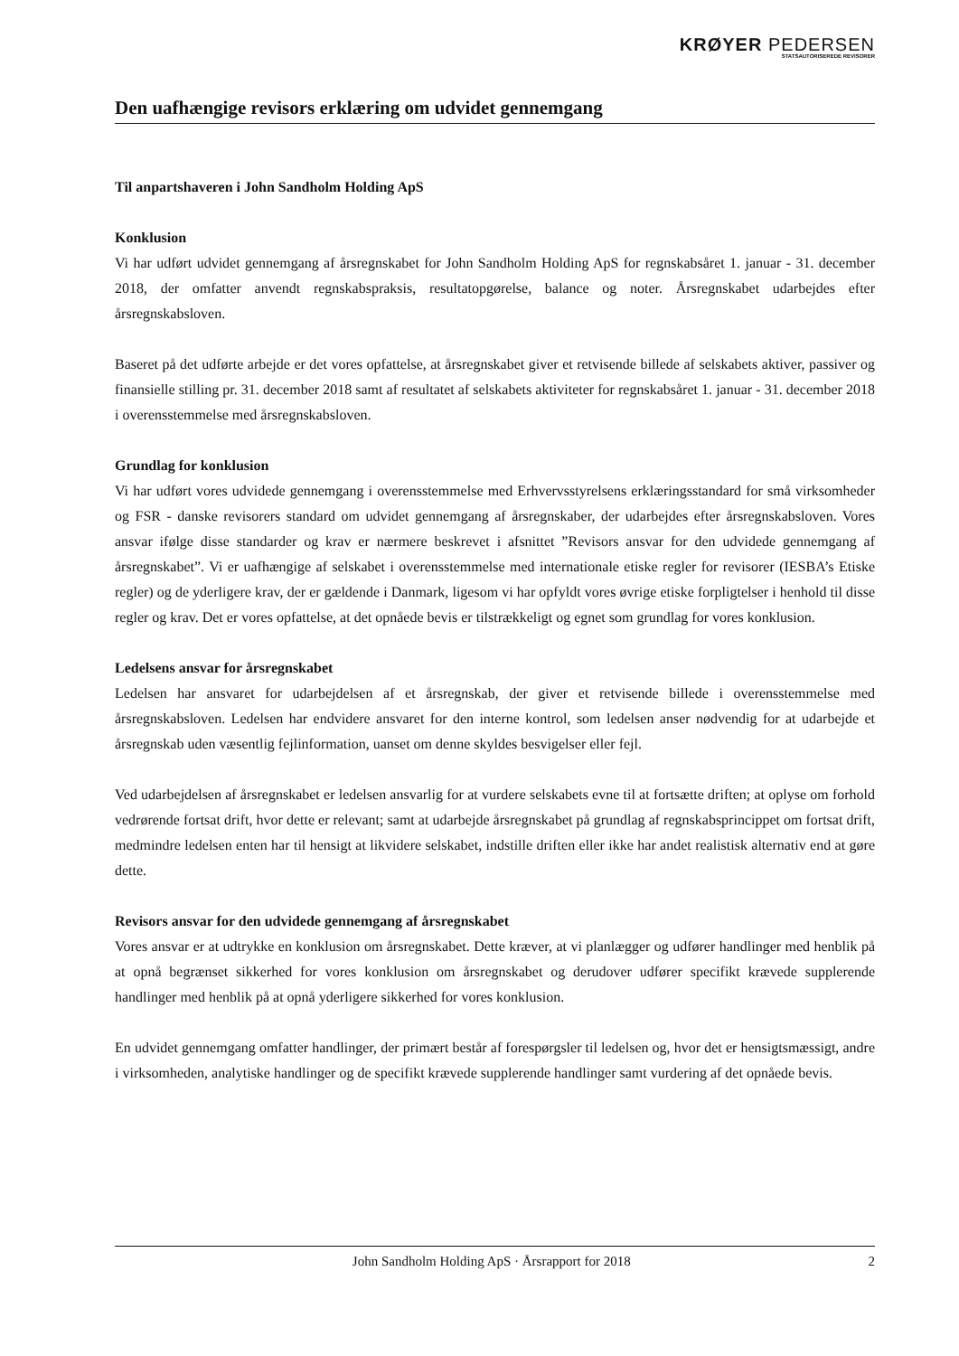KRØYER PEDERSEN
STATSAUTORISEREDE REVISORER
Den uafhængige revisors erklæring om udvidet gennemgang
Til anpartshaveren i John Sandholm Holding ApS
Konklusion
Vi har udført udvidet gennemgang af årsregnskabet for John Sandholm Holding ApS for regnskabsåret 1. januar - 31. december 2018, der omfatter anvendt regnskabspraksis, resultatopgørelse, balance og noter. Årsregnskabet udarbejdes efter årsregnskabsloven.
Baseret på det udførte arbejde er det vores opfattelse, at årsregnskabet giver et retvisende billede af selskabets aktiver, passiver og finansielle stilling pr. 31. december 2018 samt af resultatet af selskabets aktiviteter for regnskabsåret 1. januar - 31. december 2018 i overensstemmelse med årsregnskabsloven.
Grundlag for konklusion
Vi har udført vores udvidede gennemgang i overensstemmelse med Erhvervsstyrelsens erklæringsstandard for små virksomheder og FSR - danske revisorers standard om udvidet gennemgang af årsregnskaber, der udarbejdes efter årsregnskabsloven. Vores ansvar ifølge disse standarder og krav er nærmere beskrevet i afsnittet ”Revisors ansvar for den udvidede gennemgang af årsregnskabet”. Vi er uafhængige af selskabet i overensstemmelse med internationale etiske regler for revisorer (IESBA’s Etiske regler) og de yderligere krav, der er gældende i Danmark, ligesom vi har opfyldt vores øvrige etiske forpligtelser i henhold til disse regler og krav. Det er vores opfattelse, at det opnåede bevis er tilstrækkeligt og egnet som grundlag for vores konklusion.
Ledelsens ansvar for årsregnskabet
Ledelsen har ansvaret for udarbejdelsen af et årsregnskab, der giver et retvisende billede i overensstemmelse med årsregnskabsloven. Ledelsen har endvidere ansvaret for den interne kontrol, som ledelsen anser nødvendig for at udarbejde et årsregnskab uden væsentlig fejlinformation, uanset om denne skyldes besvigelser eller fejl.
Ved udarbejdelsen af årsregnskabet er ledelsen ansvarlig for at vurdere selskabets evne til at fortsætte driften; at oplyse om forhold vedrørende fortsat drift, hvor dette er relevant; samt at udarbejde årsregnskabet på grundlag af regnskabsprincippet om fortsat drift, medmindre ledelsen enten har til hensigt at likvidere selskabet, indstille driften eller ikke har andet realistisk alternativ end at gøre dette.
Revisors ansvar for den udvidede gennemgang af årsregnskabet
Vores ansvar er at udtrykke en konklusion om årsregnskabet. Dette kræver, at vi planlægger og udfører handlinger med henblik på at opnå begrænset sikkerhed for vores konklusion om årsregnskabet og derudover udfører specifikt krævede supplerende handlinger med henblik på at opnå yderligere sikkerhed for vores konklusion.
En udvidet gennemgang omfatter handlinger, der primært består af forespørgsler til ledelsen og, hvor det er hensigtsmæssigt, andre i virksomheden, analytiske handlinger og de specifikt krævede supplerende handlinger samt vurdering af det opnåede bevis.
John Sandholm Holding ApS · Årsrapport for 2018 2